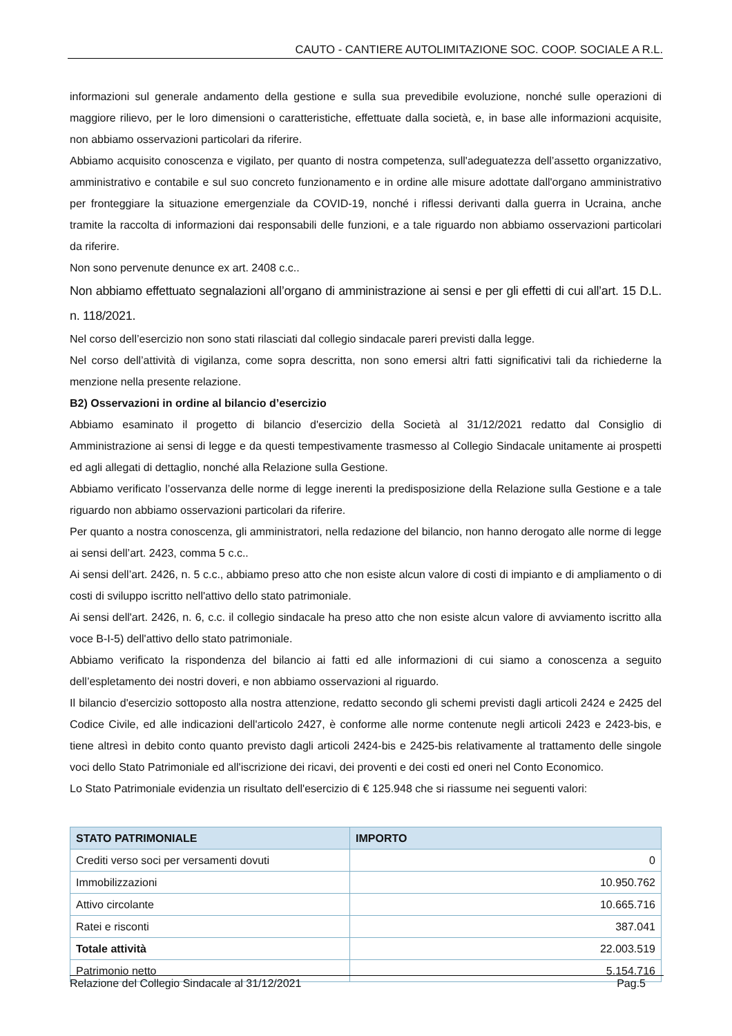CAUTO - CANTIERE AUTOLIMITAZIONE SOC. COOP. SOCIALE A R.L.
informazioni sul generale andamento della gestione e sulla sua prevedibile evoluzione, nonché sulle operazioni di maggiore rilievo, per le loro dimensioni o caratteristiche, effettuate dalla società, e, in base alle informazioni acquisite, non abbiamo osservazioni particolari da riferire.
Abbiamo acquisito conoscenza e vigilato, per quanto di nostra competenza, sull'adeguatezza dell’assetto organizzativo, amministrativo e contabile e sul suo concreto funzionamento e in ordine alle misure adottate dall'organo amministrativo per fronteggiare la situazione emergenziale da COVID-19, nonché i riflessi derivanti dalla guerra in Ucraina, anche tramite la raccolta di informazioni dai responsabili delle funzioni, e a tale riguardo non abbiamo osservazioni particolari da riferire.
Non sono pervenute denunce ex art. 2408 c.c..
Non abbiamo effettuato segnalazioni all’organo di amministrazione ai sensi e per gli effetti di cui all’art. 15 D.L. n. 118/2021.
Nel corso dell’esercizio non sono stati rilasciati dal collegio sindacale pareri previsti dalla legge.
Nel corso dell’attività di vigilanza, come sopra descritta, non sono emersi altri fatti significativi tali da richiederne la menzione nella presente relazione.
B2) Osservazioni in ordine al bilancio d’esercizio
Abbiamo esaminato il progetto di bilancio d'esercizio della Società al 31/12/2021 redatto dal Consiglio di Amministrazione ai sensi di legge e da questi tempestivamente trasmesso al Collegio Sindacale unitamente ai prospetti ed agli allegati di dettaglio, nonché alla Relazione sulla Gestione.
Abbiamo verificato l’osservanza delle norme di legge inerenti la predisposizione della Relazione sulla Gestione e a tale riguardo non abbiamo osservazioni particolari da riferire.
Per quanto a nostra conoscenza, gli amministratori, nella redazione del bilancio, non hanno derogato alle norme di legge ai sensi dell’art. 2423, comma 5 c.c..
Ai sensi dell’art. 2426, n. 5 c.c., abbiamo preso atto che non esiste alcun valore di costi di impianto e di ampliamento o di costi di sviluppo iscritto nell'attivo dello stato patrimoniale.
Ai sensi dell'art. 2426, n. 6, c.c. il collegio sindacale ha preso atto che non esiste alcun valore di avviamento iscritto alla voce B-I-5) dell'attivo dello stato patrimoniale.
Abbiamo verificato la rispondenza del bilancio ai fatti ed alle informazioni di cui siamo a conoscenza a seguito dell’espletamento dei nostri doveri, e non abbiamo osservazioni al riguardo.
Il bilancio d'esercizio sottoposto alla nostra attenzione, redatto secondo gli schemi previsti dagli articoli 2424 e 2425 del Codice Civile, ed alle indicazioni dell'articolo 2427, è conforme alle norme contenute negli articoli 2423 e 2423-bis, e tiene altresì in debito conto quanto previsto dagli articoli 2424-bis e 2425-bis relativamente al trattamento delle singole voci dello Stato Patrimoniale ed all'iscrizione dei ricavi, dei proventi e dei costi ed oneri nel Conto Economico.
Lo Stato Patrimoniale evidenzia un risultato dell'esercizio di € 125.948 che si riassume nei seguenti valori:
| STATO PATRIMONIALE | IMPORTO |
| --- | --- |
| Crediti verso soci per versamenti dovuti | 0 |
| Immobilizzazioni | 10.950.762 |
| Attivo circolante | 10.665.716 |
| Ratei e risconti | 387.041 |
| Totale attività | 22.003.519 |
| Patrimonio netto | 5.154.716 |
Relazione del Collegio Sindacale al 31/12/2021 Pag.5